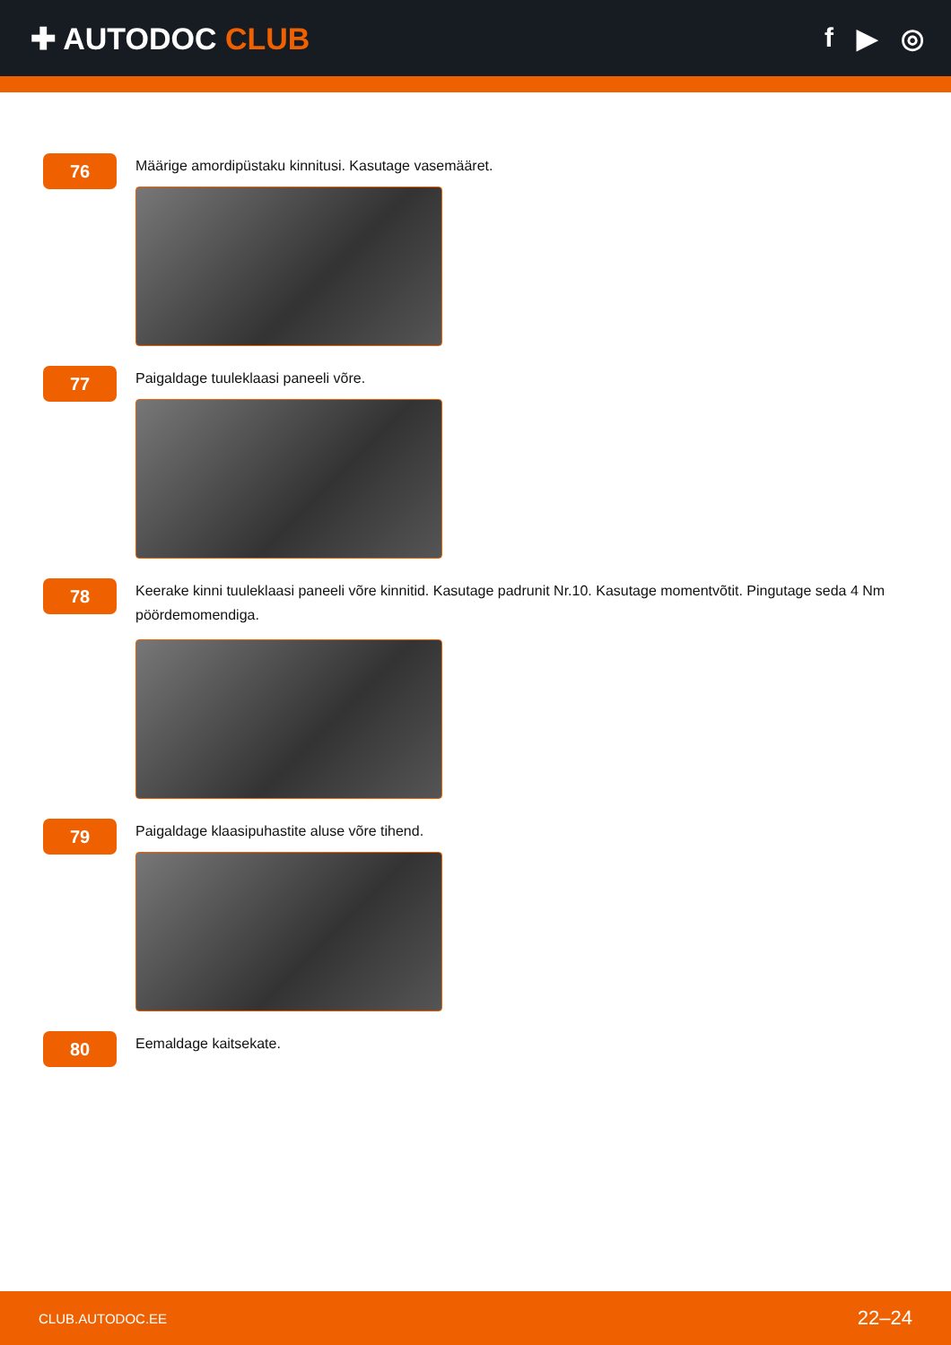✚ AUTODOC CLUB f ▶ ◎
76
Määrige amordipüstaku kinnitusi. Kasutage vasemääret.
77
Paigaldage tuuleklaasi paneeli võre.
78
Keerake kinni tuuleklaasi paneeli võre kinnitid. Kasutage padrunit Nr.10. Kasutage momentvõtit. Pingutage seda 4 Nm pöördemomendiga.
79
Paigaldage klaasipuhastite aluse võre tihend.
80
Eemaldage kaitsekate.
CLUB.AUTODOC.EE 22–24